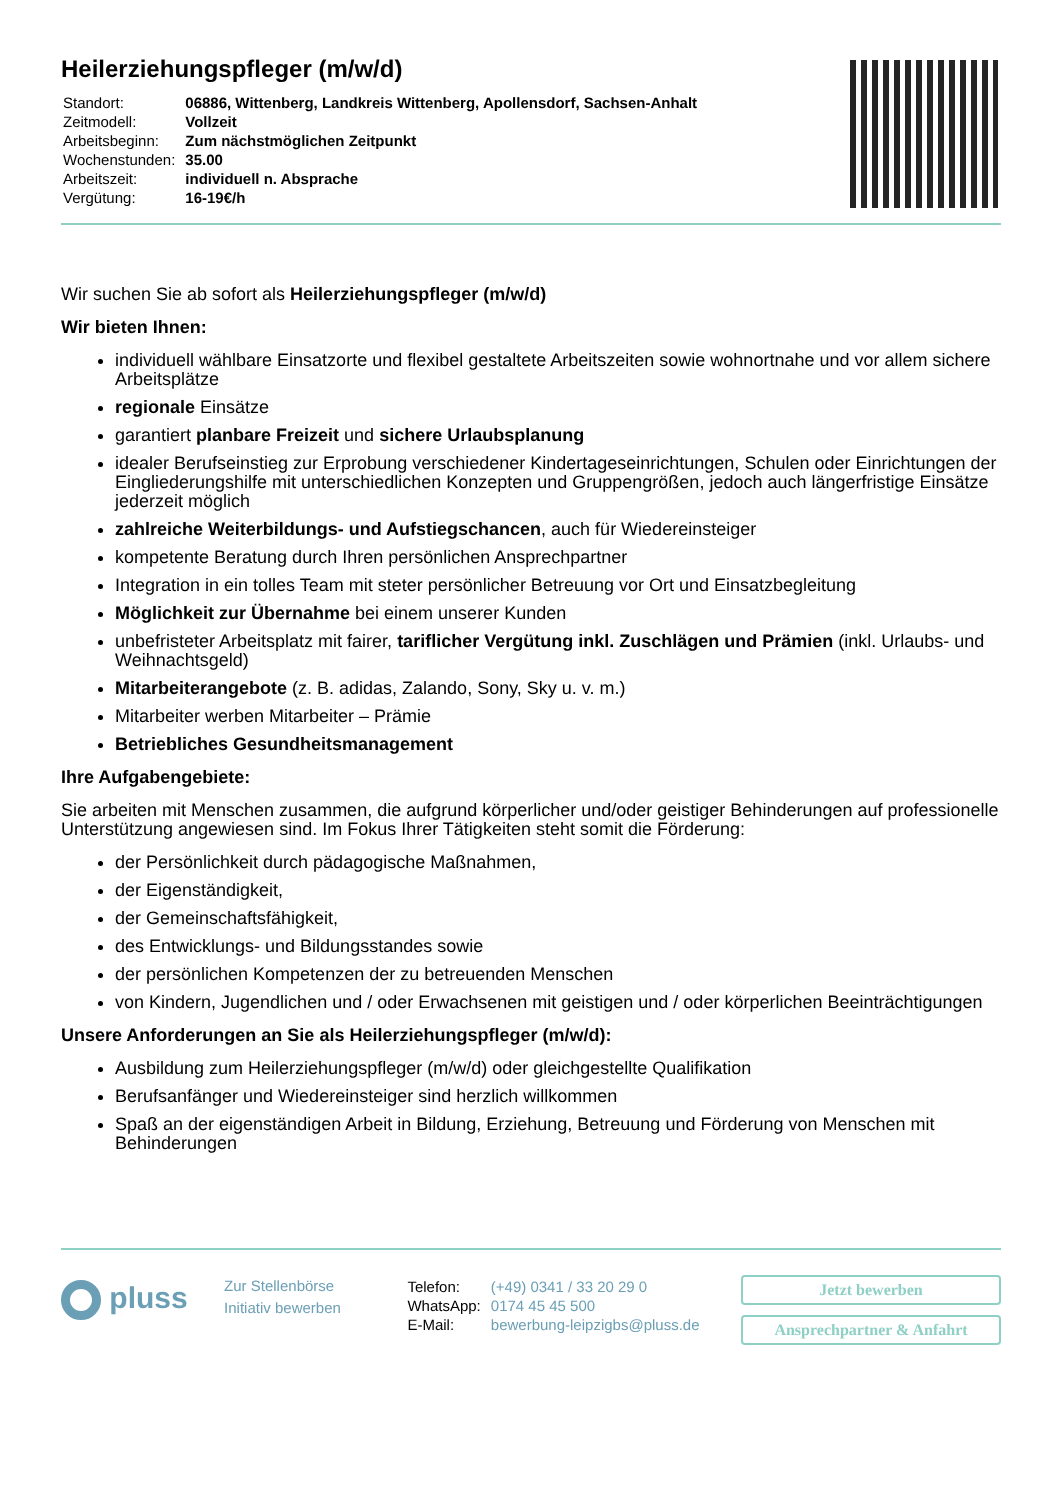Heilerziehungspfleger (m/w/d)
| Standort: | 06886, Wittenberg, Landkreis Wittenberg, Apollensdorf, Sachsen-Anhalt |
| Zeitmodell: | Vollzeit |
| Arbeitsbeginn: | Zum nächstmöglichen Zeitpunkt |
| Wochenstunden: | 35.00 |
| Arbeitszeit: | individuell n. Absprache |
| Vergütung: | 16-19€/h |
Wir suchen Sie ab sofort als Heilerziehungspfleger (m/w/d)
Wir bieten Ihnen:
individuell wählbare Einsatzorte und flexibel gestaltete Arbeitszeiten sowie wohnortnahe und vor allem sichere Arbeitsplätze
regionale Einsätze
garantiert planbare Freizeit und sichere Urlaubsplanung
idealer Berufseinstieg zur Erprobung verschiedener Kindertageseinrichtungen, Schulen oder Einrichtungen der Eingliederungshilfe mit unterschiedlichen Konzepten und Gruppengrößen, jedoch auch längerfristige Einsätze jederzeit möglich
zahlreiche Weiterbildungs- und Aufstiegschancen, auch für Wiedereinsteiger
kompetente Beratung durch Ihren persönlichen Ansprechpartner
Integration in ein tolles Team mit steter persönlicher Betreuung vor Ort und Einsatzbegleitung
Möglichkeit zur Übernahme bei einem unserer Kunden
unbefristeter Arbeitsplatz mit fairer, tariflicher Vergütung inkl. Zuschlägen und Prämien (inkl. Urlaubs- und Weihnachtsgeld)
Mitarbeiterangebote (z. B. adidas, Zalando, Sony, Sky u. v. m.)
Mitarbeiter werben Mitarbeiter – Prämie
Betriebliches Gesundheitsmanagement
Ihre Aufgabengebiete:
Sie arbeiten mit Menschen zusammen, die aufgrund körperlicher und/oder geistiger Behinderungen auf professionelle Unterstützung angewiesen sind. Im Fokus Ihrer Tätigkeiten steht somit die Förderung:
der Persönlichkeit durch pädagogische Maßnahmen,
der Eigenständigkeit,
der Gemeinschaftsfähigkeit,
des Entwicklungs- und Bildungsstandes sowie
der persönlichen Kompetenzen der zu betreuenden Menschen
von Kindern, Jugendlichen und / oder Erwachsenen mit geistigen und / oder körperlichen Beeinträchtigungen
Unsere Anforderungen an Sie als Heilerziehungspfleger (m/w/d):
Ausbildung zum Heilerziehungspfleger (m/w/d) oder gleichgestellte Qualifikation
Berufsanfänger und Wiedereinsteiger sind herzlich willkommen
Spaß an der eigenständigen Arbeit in Bildung, Erziehung, Betreuung und Förderung von Menschen mit Behinderungen
pluss
Zur Stellenbörse
Initiativ bewerben
| Telefon: | (+49) 0341 / 33 20 29 0 |
| WhatsApp: | 0174 45 45 500 |
| E-Mail: | bewerbung-leipzigbs@pluss.de |
Jetzt bewerben
Ansprechpartner & Anfahrt